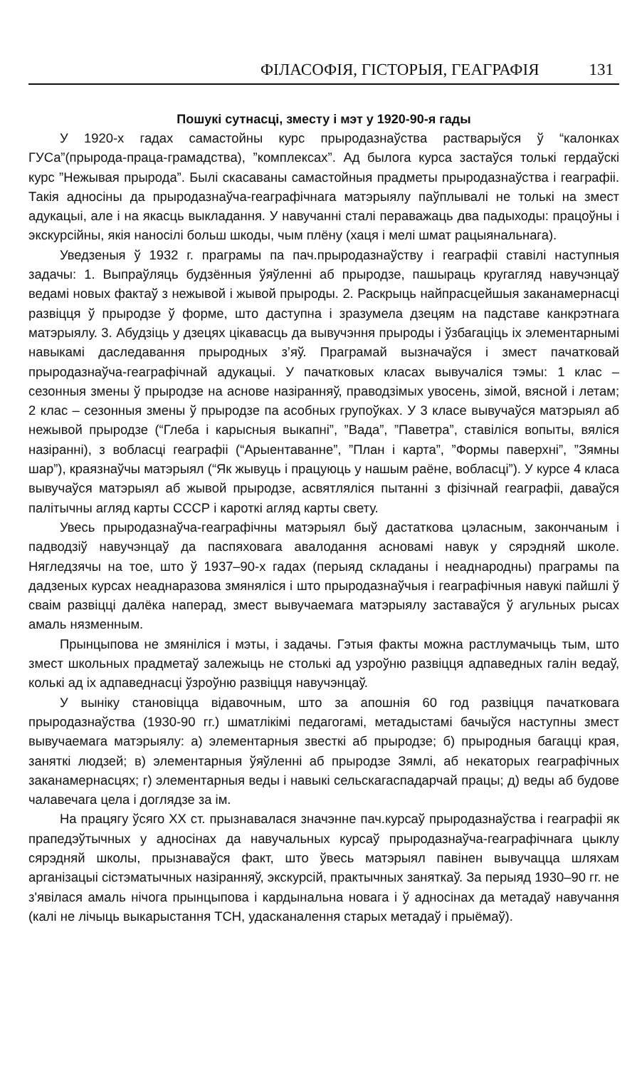ФІЛАСОФІЯ, ГІСТОРЫЯ, ГЕАГРАФІЯ 131
Пошукі сутнасці, зместу і мэт у 1920-90-я гады
У 1920-х гадах самастойны курс прыродазнаўства растварыўся ў “калонках ГУСа”(прырода-праца-грамадства), ”комплексах”. Ад былога курса застаўся толькі гердаўскі курс ”Нежывая прырода”. Былі скасаваны самастойныя прадметы прыродазнаўства і геаграфіі. Такія адносіны да прыродазнаўча-геаграфічнага матэрыялу паўплывалі не толькі на змест адукацыі, але і на якасць выкладання. У навучанні сталі пераважаць два падыходы: працоўны і экскурсійны, якія наносілі больш шкоды, чым плёну (хаця і мелі шмат рацыянальнага).
Уведзеныя ў 1932 г. праграмы па пач.прыродазнаўству і геаграфіі ставілі наступныя задачы: 1. Выпраўляць будзённыя ўяўленні аб прыродзе, пашыраць кругагляд навучэнцаў ведамі новых фактаў з нежывой і жывой прыроды. 2. Раскрыць найпрасцейшыя заканамернасці развіцця ў прыродзе ў форме, што даступна і зразумела дзецям на падставе канкрэтнага матэрыялу. 3. Абудзіць у дзецях цікавасць да вывучэння прыроды і ўзбагаціць іх элементарнымі навыкамі даследавання прыродных з’яў. Праграмай вызначаўся і змест пачатковай прыродазнаўча-геаграфічнай адукацыі. У пачатковых класах вывучаліся тэмы: 1 клас – сезонныя змены ў прыродзе на аснове назіранняў, праводзімых увосень, зімой, вясной і летам; 2 клас – сезонныя змены ў прыродзе па асобных групоўках. У 3 класе вывучаўся матэрыял аб нежывой прыродзе (“Глеба і карысныя выкапні”, ”Вада”, ”Паветра”, ставіліся вопыты, вяліся назіранні), з вобласці геаграфіі (“Арыентаванне”, ”План і карта”, ”Формы паверхні”, ”Зямны шар”), краязнаўчы матэрыял (“Як жывуць і працуюць у нашым раёне, вобласці”). У курсе 4 класа вывучаўся матэрыял аб жывой прыродзе, асвятляліся пытанні з фізічнай геаграфіі, даваўся палітычны агляд карты СССР і кароткі агляд карты свету.
Увесь прыродазнаўча-геаграфічны матэрыял быў дастаткова цэласным, закончаным і падводзіў навучэнцаў да паспяховага авалодання асновамі навук у сярэдняй школе. Нягледзячы на тое, што ў 1937–90-х гадах (перыяд складаны і неаднародны) праграмы па дадзеных курсах неаднаразова змяняліся і што прыродазнаўчыя і геаграфічныя навукі пайшлі ў сваім развіцці далёка наперад, змест вывучаемага матэрыялу заставаўся ў агульных рысах амаль нязменным.
Прынцыпова не змяніліся і мэты, і задачы. Гэтыя факты можна растлумачыць тым, што змест школьных прадметаў залежыць не столькі ад узроўню развіцця адпаведных галін ведаў, колькі ад іх адпаведнасці ўзроўню развіцця навучэнцаў.
У выніку становіцца відавочным, што за апошнія 60 год развіцця пачатковага прыродазнаўства (1930-90 гг.) шматлікімі педагогамі, метадыстамі бачыўся наступны змест вывучаемага матэрыялу: а) элементарныя звесткі аб прыродзе; б) прыродныя багацці края, заняткі людзей; в) элементарныя ўяўленні аб прыродзе Зямлі, аб некаторых геаграфічных заканамернасцях; г) элементарныя веды і навыкі сельскагаспадарчай працы; д) веды аб будове чалавечага цела і доглядзе за ім.
На працягу ўсяго XX ст. прызнавалася значэнне пач.курсаў прыродазнаўства і геаграфіі як прапедэўтычных у адносінах да навучальных курсаў прыродазнаўча-геаграфічнага цыклу сярэдняй школы, прызнаваўся факт, што ўвесь матэрыял павінен вывучацца шляхам арганізацыі сістэматычных назіранняў, экскурсій, практычных заняткаў. За перыяд 1930–90 гг. не з'явілася амаль нічога прынцыпова і кардынальна новага і ў адносінах да метадаў навучання (калі не лічыць выкарыстання ТСН, удасканалення старых метадаў і прыёмаў).